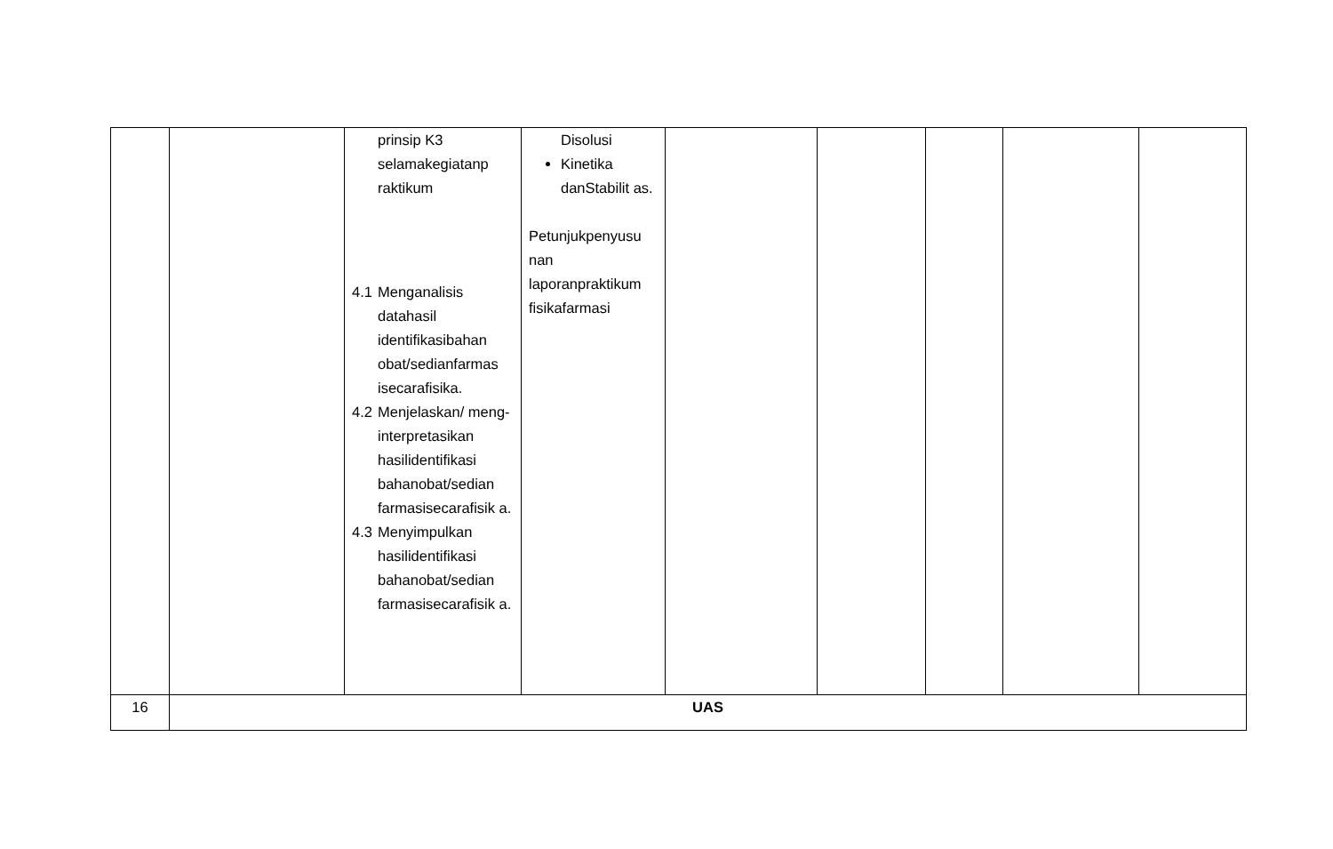| | | prinsip K3 selamakegiatanp raktikum 4.1 Menganalisis datahasil identifikasibahan obat/sedianfarmas isecarafisika. 4.2 Menjelaskan/ meng-interpretasikan hasilidentifikasi bahanobat/sedian farmasisecarafisik a. 4.3 Menyimpulkan hasilidentifikasi bahanobat/sedian farmasisecarafisik a. | Disolusi Kinetika danStabilit as. Petunjukpenyusu nan laporanpraktikum fisikafarmasi | | | | | |
| 16 | UAS | | | | | | | |